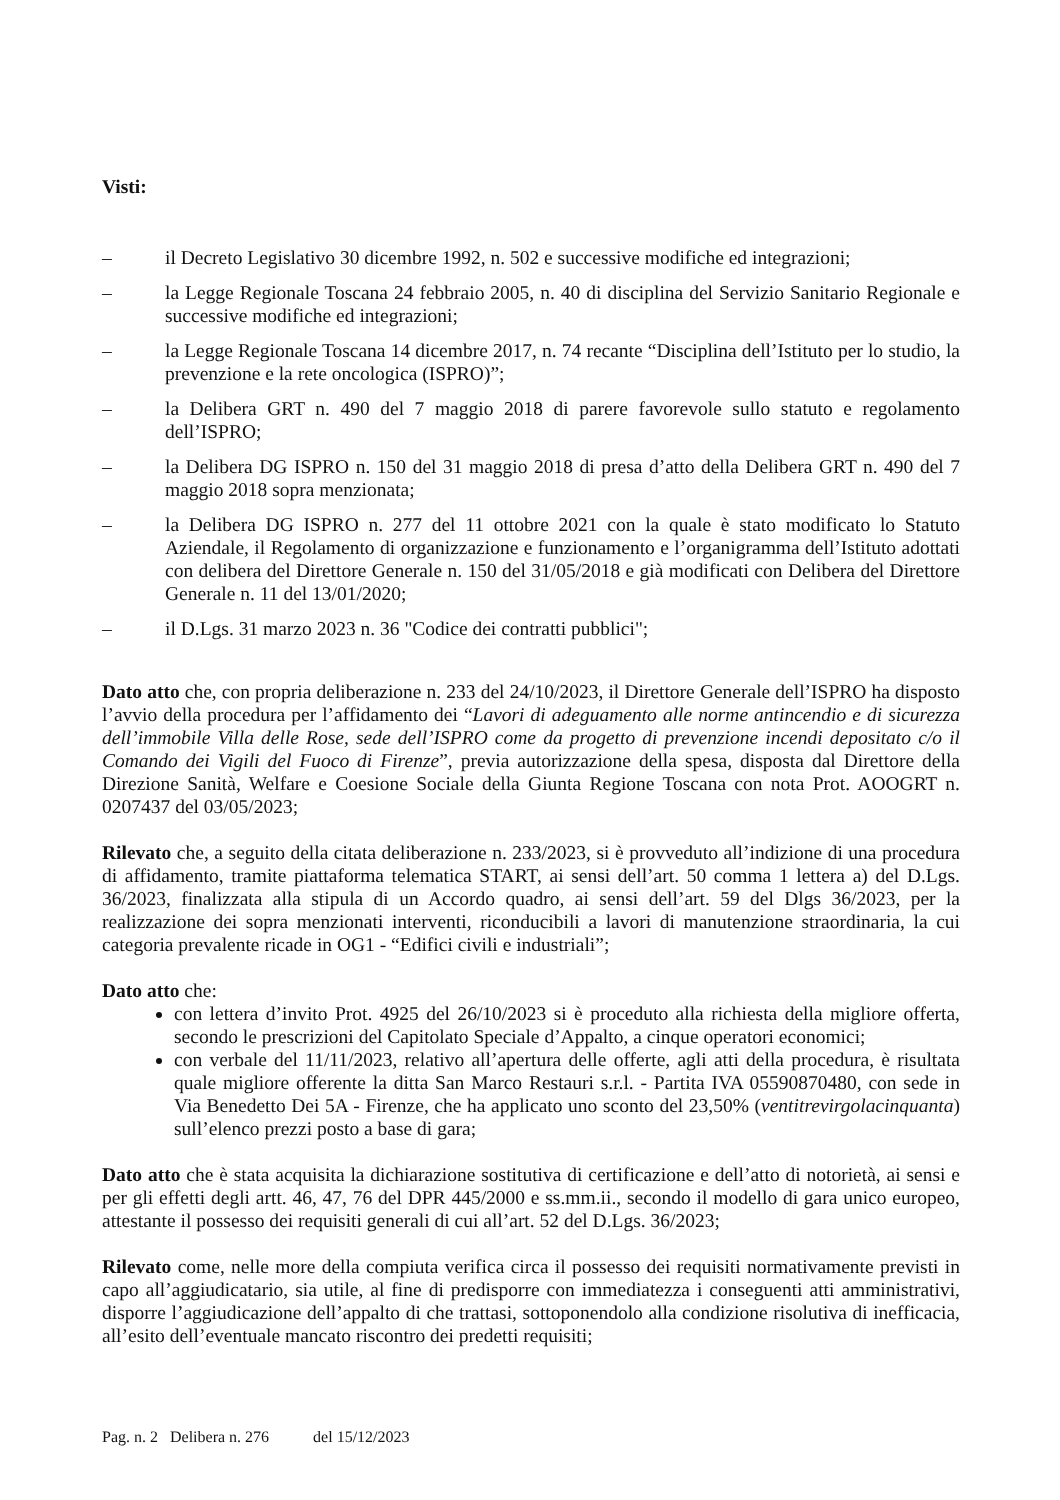Visti:
– il Decreto Legislativo 30 dicembre 1992, n. 502 e successive modifiche ed integrazioni;
– la Legge Regionale Toscana 24 febbraio 2005, n. 40 di disciplina del Servizio Sanitario Regionale e successive modifiche ed integrazioni;
– la Legge Regionale Toscana 14 dicembre 2017, n. 74 recante “Disciplina dell’Istituto per lo studio, la prevenzione e la rete oncologica (ISPRO)”;
– la Delibera GRT n. 490 del 7 maggio 2018 di parere favorevole sullo statuto e regolamento dell’ISPRO;
– la Delibera DG ISPRO n. 150 del 31 maggio 2018 di presa d’atto della Delibera GRT n. 490 del 7 maggio 2018 sopra menzionata;
– la Delibera DG ISPRO n. 277 del 11 ottobre 2021 con la quale è stato modificato lo Statuto Aziendale, il Regolamento di organizzazione e funzionamento e l’organigramma dell’Istituto adottati con delibera del Direttore Generale n. 150 del 31/05/2018 e già modificati con Delibera del Direttore Generale n. 11 del 13/01/2020;
– il D.Lgs. 31 marzo 2023 n. 36 "Codice dei contratti pubblici";
Dato atto che, con propria deliberazione n. 233 del 24/10/2023, il Direttore Generale dell’ISPRO ha disposto l’avvio della procedura per l’affidamento dei “Lavori di adeguamento alle norme antincendio e di sicurezza dell’immobile Villa delle Rose, sede dell’ISPRO come da progetto di prevenzione incendi depositato c/o il Comando dei Vigili del Fuoco di Firenze”, previa autorizzazione della spesa, disposta dal Direttore della Direzione Sanità, Welfare e Coesione Sociale della Giunta Regione Toscana con nota Prot. AOOGRT n. 0207437 del 03/05/2023;
Rilevato che, a seguito della citata deliberazione n. 233/2023, si è provveduto all’indizione di una procedura di affidamento, tramite piattaforma telematica START, ai sensi dell’art. 50 comma 1 lettera a) del D.Lgs. 36/2023, finalizzata alla stipula di un Accordo quadro, ai sensi dell’art. 59 del Dlgs 36/2023, per la realizzazione dei sopra menzionati interventi, riconducibili a lavori di manutenzione straordinaria, la cui categoria prevalente ricade in OG1 - “Edifici civili e industriali”;
Dato atto che:
con lettera d’invito Prot. 4925 del 26/10/2023 si è proceduto alla richiesta della migliore offerta, secondo le prescrizioni del Capitolato Speciale d’Appalto, a cinque operatori economici;
con verbale del 11/11/2023, relativo all’apertura delle offerte, agli atti della procedura, è risultata quale migliore offerente la ditta San Marco Restauri s.r.l. - Partita IVA 05590870480, con sede in Via Benedetto Dei 5A - Firenze, che ha applicato uno sconto del 23,50% (ventitrevirgolacinquanta) sull’elenco prezzi posto a base di gara;
Dato atto che è stata acquisita la dichiarazione sostitutiva di certificazione e dell’atto di notorietà, ai sensi e per gli effetti degli artt. 46, 47, 76 del DPR 445/2000 e ss.mm.ii., secondo il modello di gara unico europeo, attestante il possesso dei requisiti generali di cui all’art. 52 del D.Lgs. 36/2023;
Rilevato come, nelle more della compiuta verifica circa il possesso dei requisiti normativamente previsti in capo all’aggiudicatario, sia utile, al fine di predisporre con immediatezza i conseguenti atti amministrativi, disporre l’aggiudicazione dell’appalto di che trattasi, sottoponendolo alla condizione risolutiva di inefficacia, all’esito dell’eventuale mancato riscontro dei predetti requisiti;
Pag. n. 2 Delibera n. 276 del 15/12/2023